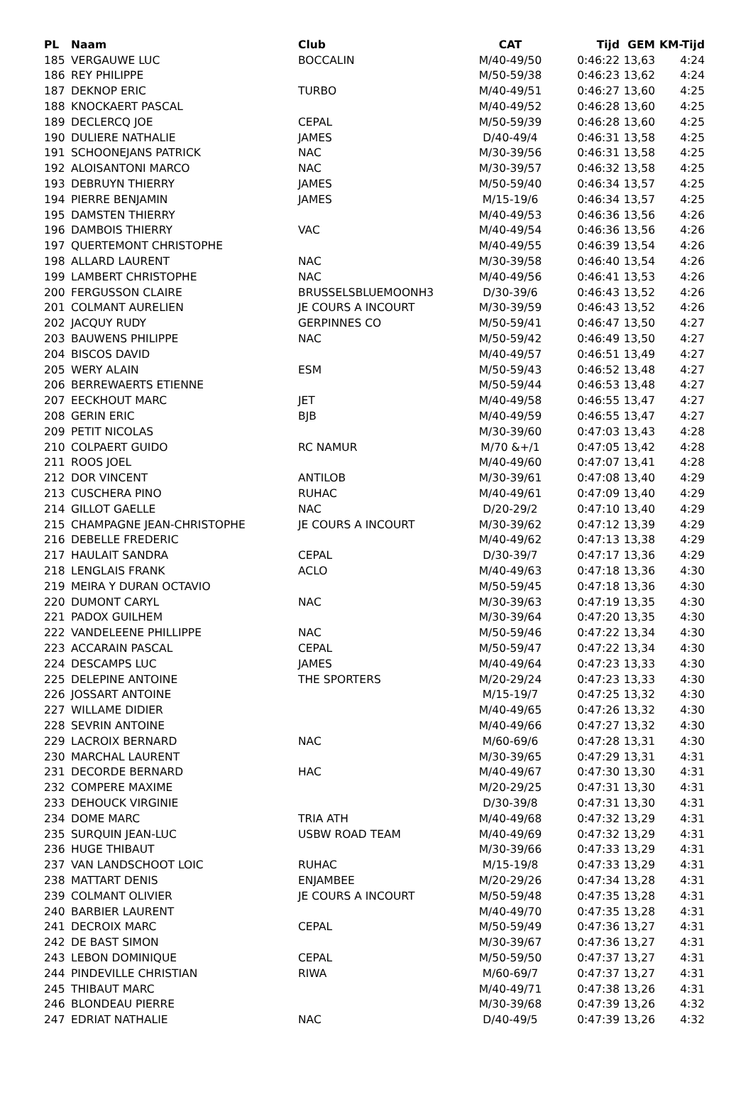| PL | Naam | Club | CAT | Tijd | GEM | KM-Tijd |
| --- | --- | --- | --- | --- | --- | --- |
| 185 | VERGAUWE LUC | BOCCALIN | M/40-49/50 | 0:46:22 | 13,63 | 4:24 |
| 186 | REY PHILIPPE | | M/50-59/38 | 0:46:23 | 13,62 | 4:24 |
| 187 | DEKNOP ERIC | TURBO | M/40-49/51 | 0:46:27 | 13,60 | 4:25 |
| 188 | KNOCKAERT PASCAL | | M/40-49/52 | 0:46:28 | 13,60 | 4:25 |
| 189 | DECLERCQ JOE | CEPAL | M/50-59/39 | 0:46:28 | 13,60 | 4:25 |
| 190 | DULIERE NATHALIE | JAMES | D/40-49/4 | 0:46:31 | 13,58 | 4:25 |
| 191 | SCHOONEJANS PATRICK | NAC | M/30-39/56 | 0:46:31 | 13,58 | 4:25 |
| 192 | ALOISANTONI MARCO | NAC | M/30-39/57 | 0:46:32 | 13,58 | 4:25 |
| 193 | DEBRUYN THIERRY | JAMES | M/50-59/40 | 0:46:34 | 13,57 | 4:25 |
| 194 | PIERRE BENJAMIN | JAMES | M/15-19/6 | 0:46:34 | 13,57 | 4:25 |
| 195 | DAMSTEN THIERRY | | M/40-49/53 | 0:46:36 | 13,56 | 4:26 |
| 196 | DAMBOIS THIERRY | VAC | M/40-49/54 | 0:46:36 | 13,56 | 4:26 |
| 197 | QUERTEMONT CHRISTOPHE | | M/40-49/55 | 0:46:39 | 13,54 | 4:26 |
| 198 | ALLARD LAURENT | NAC | M/30-39/58 | 0:46:40 | 13,54 | 4:26 |
| 199 | LAMBERT CHRISTOPHE | NAC | M/40-49/56 | 0:46:41 | 13,53 | 4:26 |
| 200 | FERGUSSON CLAIRE | BRUSSELSBLUEMOONH3 | D/30-39/6 | 0:46:43 | 13,52 | 4:26 |
| 201 | COLMANT AURELIEN | JE COURS A INCOURT | M/30-39/59 | 0:46:43 | 13,52 | 4:26 |
| 202 | JACQUY RUDY | GERPINNES CO | M/50-59/41 | 0:46:47 | 13,50 | 4:27 |
| 203 | BAUWENS PHILIPPE | NAC | M/50-59/42 | 0:46:49 | 13,50 | 4:27 |
| 204 | BISCOS DAVID | | M/40-49/57 | 0:46:51 | 13,49 | 4:27 |
| 205 | WERY ALAIN | ESM | M/50-59/43 | 0:46:52 | 13,48 | 4:27 |
| 206 | BERREWAERTS ETIENNE | | M/50-59/44 | 0:46:53 | 13,48 | 4:27 |
| 207 | EECKHOUT MARC | JET | M/40-49/58 | 0:46:55 | 13,47 | 4:27 |
| 208 | GERIN ERIC | BJB | M/40-49/59 | 0:46:55 | 13,47 | 4:27 |
| 209 | PETIT NICOLAS | | M/30-39/60 | 0:47:03 | 13,43 | 4:28 |
| 210 | COLPAERT GUIDO | RC NAMUR | M/70 &+/1 | 0:47:05 | 13,42 | 4:28 |
| 211 | ROOS JOEL | | M/40-49/60 | 0:47:07 | 13,41 | 4:28 |
| 212 | DOR VINCENT | ANTILOB | M/30-39/61 | 0:47:08 | 13,40 | 4:29 |
| 213 | CUSCHERA PINO | RUHAC | M/40-49/61 | 0:47:09 | 13,40 | 4:29 |
| 214 | GILLOT GAELLE | NAC | D/20-29/2 | 0:47:10 | 13,40 | 4:29 |
| 215 | CHAMPAGNE JEAN-CHRISTOPHE | JE COURS A INCOURT | M/30-39/62 | 0:47:12 | 13,39 | 4:29 |
| 216 | DEBELLE FREDERIC | | M/40-49/62 | 0:47:13 | 13,38 | 4:29 |
| 217 | HAULAIT SANDRA | CEPAL | D/30-39/7 | 0:47:17 | 13,36 | 4:29 |
| 218 | LENGLAIS FRANK | ACLO | M/40-49/63 | 0:47:18 | 13,36 | 4:30 |
| 219 | MEIRA Y DURAN OCTAVIO | | M/50-59/45 | 0:47:18 | 13,36 | 4:30 |
| 220 | DUMONT CARYL | NAC | M/30-39/63 | 0:47:19 | 13,35 | 4:30 |
| 221 | PADOX GUILHEM | | M/30-39/64 | 0:47:20 | 13,35 | 4:30 |
| 222 | VANDELEENE PHILLIPPE | NAC | M/50-59/46 | 0:47:22 | 13,34 | 4:30 |
| 223 | ACCARAIN PASCAL | CEPAL | M/50-59/47 | 0:47:22 | 13,34 | 4:30 |
| 224 | DESCAMPS LUC | JAMES | M/40-49/64 | 0:47:23 | 13,33 | 4:30 |
| 225 | DELEPINE ANTOINE | THE SPORTERS | M/20-29/24 | 0:47:23 | 13,33 | 4:30 |
| 226 | JOSSART ANTOINE | | M/15-19/7 | 0:47:25 | 13,32 | 4:30 |
| 227 | WILLAME DIDIER | | M/40-49/65 | 0:47:26 | 13,32 | 4:30 |
| 228 | SEVRIN ANTOINE | | M/40-49/66 | 0:47:27 | 13,32 | 4:30 |
| 229 | LACROIX BERNARD | NAC | M/60-69/6 | 0:47:28 | 13,31 | 4:30 |
| 230 | MARCHAL LAURENT | | M/30-39/65 | 0:47:29 | 13,31 | 4:31 |
| 231 | DECORDE BERNARD | HAC | M/40-49/67 | 0:47:30 | 13,30 | 4:31 |
| 232 | COMPERE MAXIME | | M/20-29/25 | 0:47:31 | 13,30 | 4:31 |
| 233 | DEHOUCK VIRGINIE | | D/30-39/8 | 0:47:31 | 13,30 | 4:31 |
| 234 | DOME MARC | TRIA ATH | M/40-49/68 | 0:47:32 | 13,29 | 4:31 |
| 235 | SURQUIN JEAN-LUC | USBW ROAD TEAM | M/40-49/69 | 0:47:32 | 13,29 | 4:31 |
| 236 | HUGE THIBAUT | | M/30-39/66 | 0:47:33 | 13,29 | 4:31 |
| 237 | VAN LANDSCHOOT LOIC | RUHAC | M/15-19/8 | 0:47:33 | 13,29 | 4:31 |
| 238 | MATTART DENIS | ENJAMBEE | M/20-29/26 | 0:47:34 | 13,28 | 4:31 |
| 239 | COLMANT OLIVIER | JE COURS A INCOURT | M/50-59/48 | 0:47:35 | 13,28 | 4:31 |
| 240 | BARBIER LAURENT | | M/40-49/70 | 0:47:35 | 13,28 | 4:31 |
| 241 | DECROIX MARC | CEPAL | M/50-59/49 | 0:47:36 | 13,27 | 4:31 |
| 242 | DE BAST SIMON | | M/30-39/67 | 0:47:36 | 13,27 | 4:31 |
| 243 | LEBON DOMINIQUE | CEPAL | M/50-59/50 | 0:47:37 | 13,27 | 4:31 |
| 244 | PINDEVILLE CHRISTIAN | RIWA | M/60-69/7 | 0:47:37 | 13,27 | 4:31 |
| 245 | THIBAUT MARC | | M/40-49/71 | 0:47:38 | 13,26 | 4:31 |
| 246 | BLONDEAU PIERRE | | M/30-39/68 | 0:47:39 | 13,26 | 4:32 |
| 247 | EDRIAT NATHALIE | NAC | D/40-49/5 | 0:47:39 | 13,26 | 4:32 |